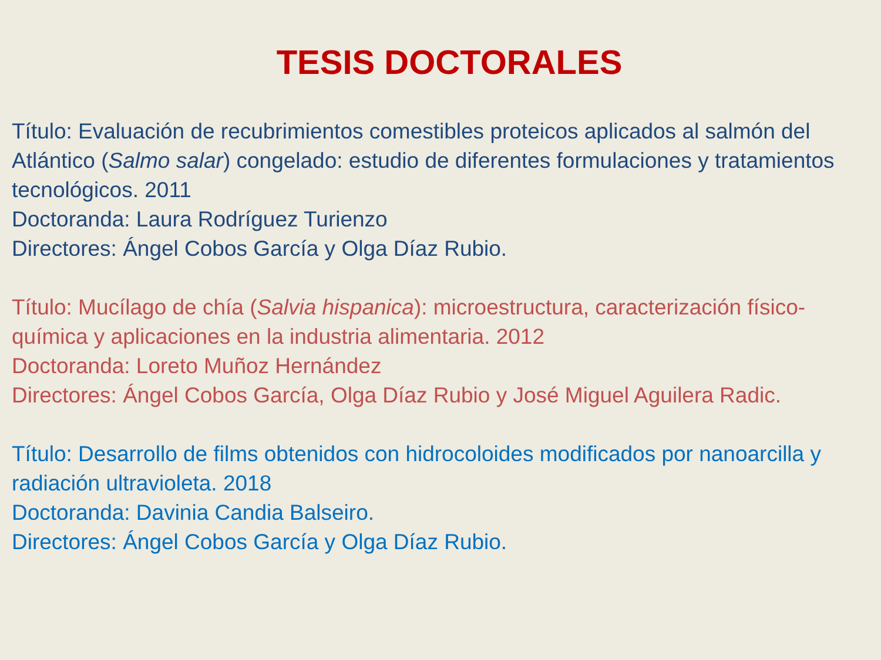TESIS DOCTORALES
Título: Evaluación de recubrimientos comestibles proteicos aplicados al salmón del Atlántico (Salmo salar) congelado: estudio de diferentes formulaciones y tratamientos tecnológicos. 2011
Doctoranda: Laura Rodríguez Turienzo
Directores: Ángel Cobos García y Olga Díaz Rubio.
Título: Mucílago de chía (Salvia hispanica): microestructura, caracterización físico-química y aplicaciones en la industria alimentaria. 2012
Doctoranda: Loreto Muñoz Hernández
Directores: Ángel Cobos García, Olga Díaz Rubio y José Miguel Aguilera Radic.
Título: Desarrollo de films obtenidos con hidrocoloides modificados por nanoarcilla y radiación ultravioleta. 2018
Doctoranda: Davinia Candia Balseiro.
Directores: Ángel Cobos García y Olga Díaz Rubio.